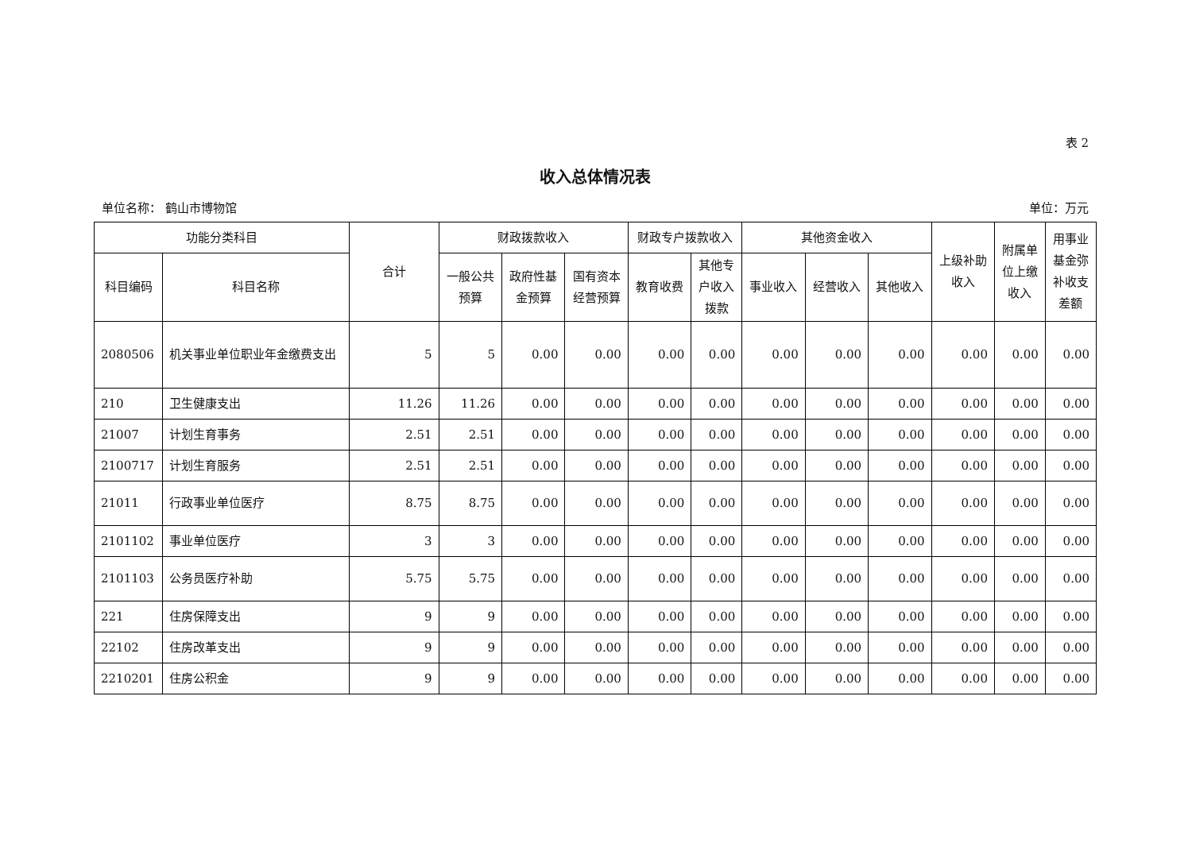表 2
收入总体情况表
单位名称： 鹤山市博物馆 单位：万元
| 功能分类科目 | | 合计 | 财政拨款收入 | | | 财政专户拨款收入 | | 其他资金收入 | | | 上级补助 收入 | 附属单 位上缴 收入 | 用事业 基金弥 补收支 差额 |
| --- | --- | --- | --- | --- | --- | --- | --- | --- | --- | --- | --- | --- | --- |
| 科目编码 | 科目名称 | | 一般公共 预算 | 政府性基 金预算 | 国有资本 经营预算 | 教育收费 | 其他专 户收入 拨款 | 事业收入 | 经营收入 | 其他收入 | | | |
| 2080506 | 机关事业单位职业年金缴费支出 | 5 | 5 | 0.00 | 0.00 | 0.00 | 0.00 | 0.00 | 0.00 | 0.00 | 0.00 | 0.00 | 0.00 |
| 210 | 卫生健康支出 | 11.26 | 11.26 | 0.00 | 0.00 | 0.00 | 0.00 | 0.00 | 0.00 | 0.00 | 0.00 | 0.00 | 0.00 |
| 21007 | 计划生育事务 | 2.51 | 2.51 | 0.00 | 0.00 | 0.00 | 0.00 | 0.00 | 0.00 | 0.00 | 0.00 | 0.00 | 0.00 |
| 2100717 | 计划生育服务 | 2.51 | 2.51 | 0.00 | 0.00 | 0.00 | 0.00 | 0.00 | 0.00 | 0.00 | 0.00 | 0.00 | 0.00 |
| 21011 | 行政事业单位医疗 | 8.75 | 8.75 | 0.00 | 0.00 | 0.00 | 0.00 | 0.00 | 0.00 | 0.00 | 0.00 | 0.00 | 0.00 |
| 2101102 | 事业单位医疗 | 3 | 3 | 0.00 | 0.00 | 0.00 | 0.00 | 0.00 | 0.00 | 0.00 | 0.00 | 0.00 | 0.00 |
| 2101103 | 公务员医疗补助 | 5.75 | 5.75 | 0.00 | 0.00 | 0.00 | 0.00 | 0.00 | 0.00 | 0.00 | 0.00 | 0.00 | 0.00 |
| 221 | 住房保障支出 | 9 | 9 | 0.00 | 0.00 | 0.00 | 0.00 | 0.00 | 0.00 | 0.00 | 0.00 | 0.00 | 0.00 |
| 22102 | 住房改革支出 | 9 | 9 | 0.00 | 0.00 | 0.00 | 0.00 | 0.00 | 0.00 | 0.00 | 0.00 | 0.00 | 0.00 |
| 2210201 | 住房公积金 | 9 | 9 | 0.00 | 0.00 | 0.00 | 0.00 | 0.00 | 0.00 | 0.00 | 0.00 | 0.00 | 0.00 |